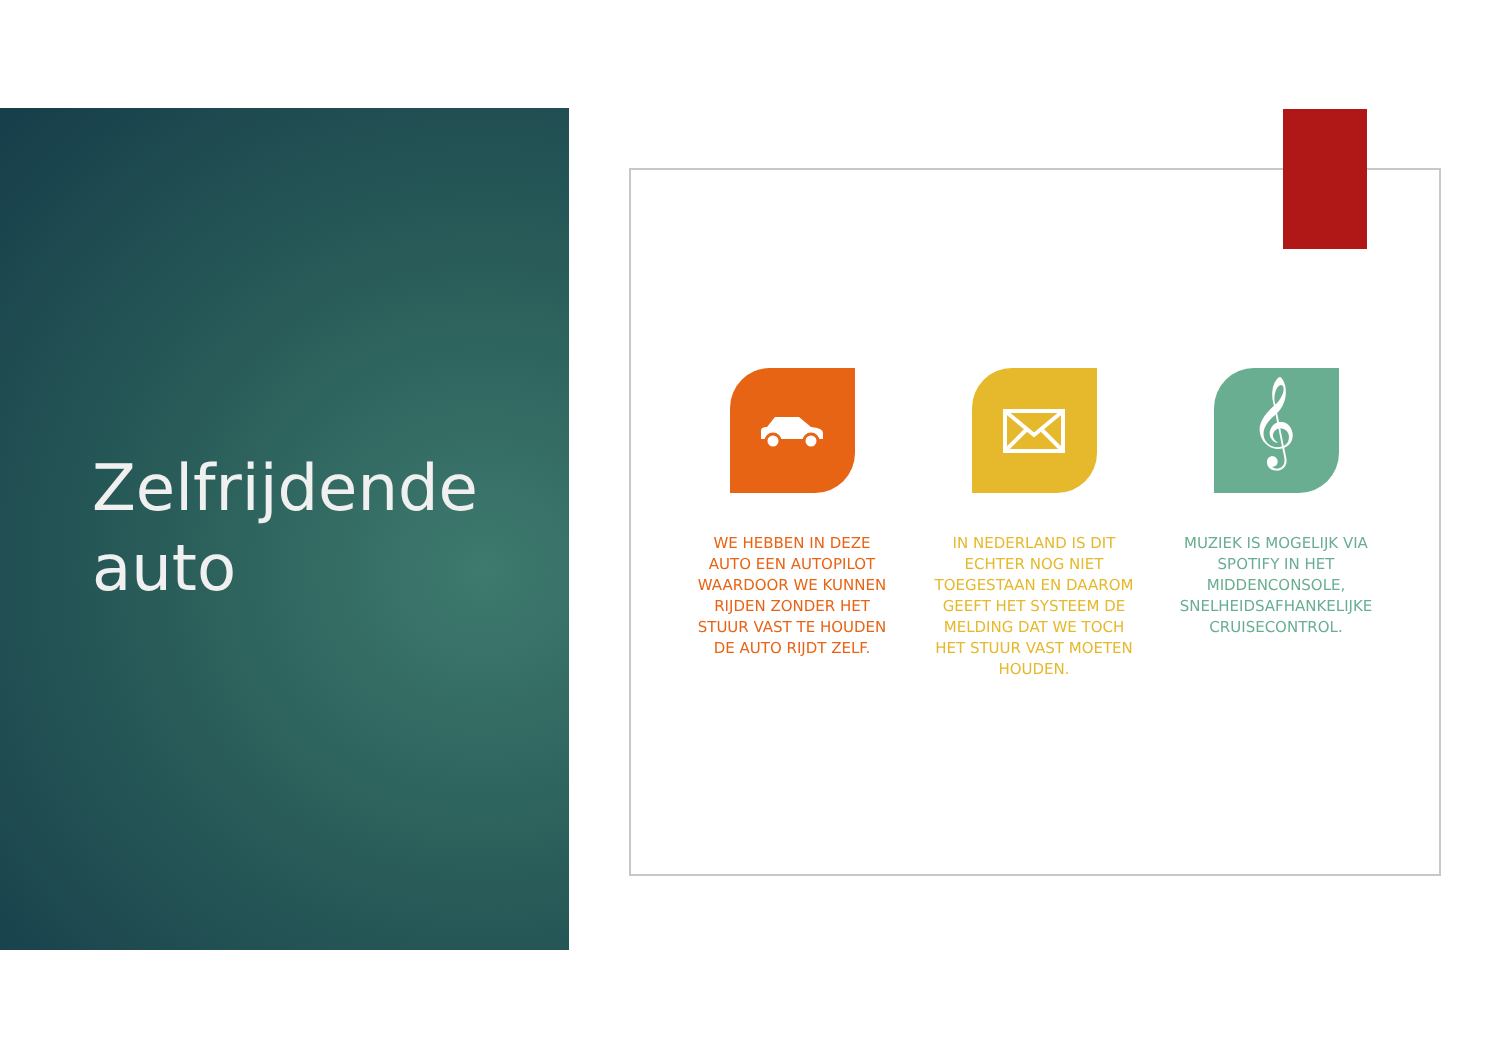Zelfrijdende
auto
WE HEBBEN IN DEZE AUTO EEN AUTOPILOT WAARDOOR WE KUNNEN RIJDEN ZONDER HET STUUR VAST TE HOUDEN DE AUTO RIJDT ZELF.
IN NEDERLAND IS DIT ECHTER NOG NIET TOEGESTAAN EN DAAROM GEEFT HET SYSTEEM DE MELDING DAT WE TOCH HET STUUR VAST MOETEN HOUDEN.
𝄞
MUZIEK IS MOGELIJK VIA SPOTIFY IN HET MIDDENCONSOLE, SNELHEIDSAFHANKELIJKE CRUISECONTROL.